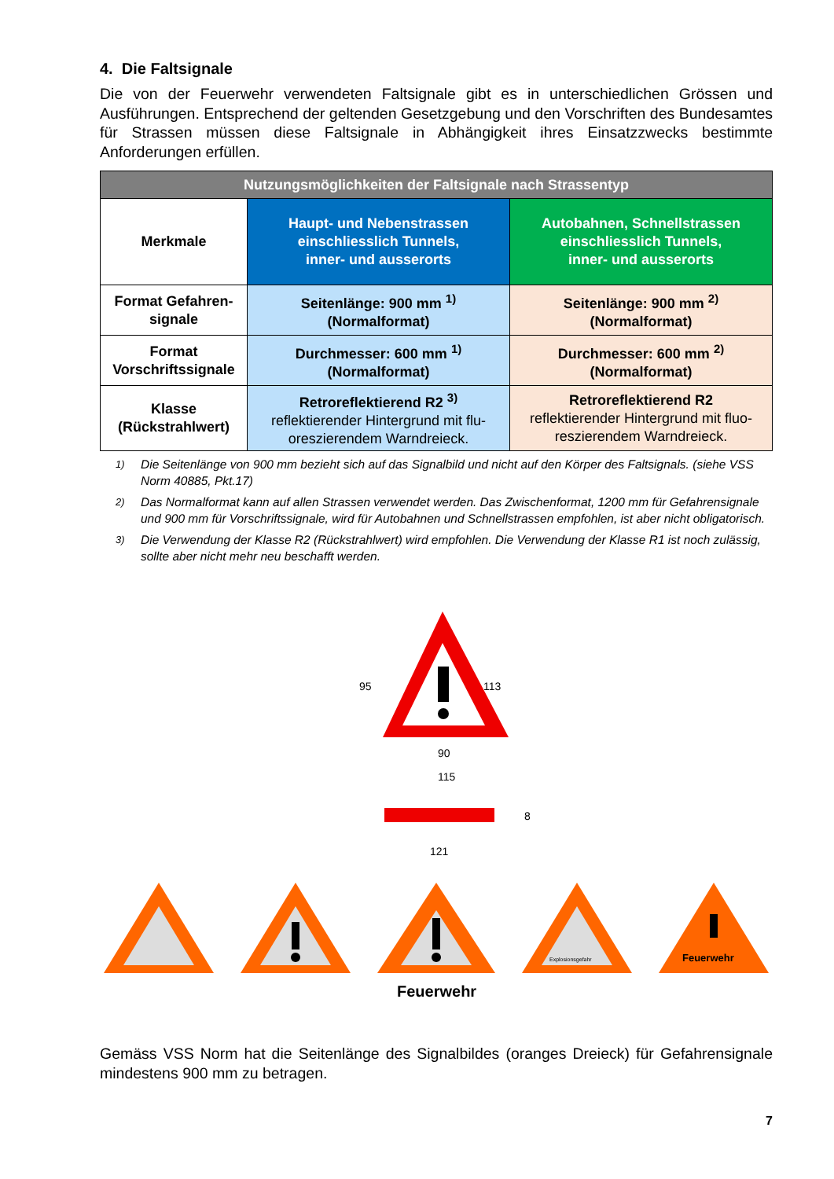4. Die Faltsignale
Die von der Feuerwehr verwendeten Faltsignale gibt es in unterschiedlichen Grössen und Ausführungen. Entsprechend der geltenden Gesetzgebung und den Vorschriften des Bundesamtes für Strassen müssen diese Faltsignale in Abhängigkeit ihres Einsatzzwecks bestimmte Anforderungen erfüllen.
| Nutzungsmöglichkeiten der Faltsignale nach Strassentyp | | |
| --- | --- | --- |
| Merkmale | Haupt- und Nebenstrassen einschliesslich Tunnels, inner- und ausserorts | Autobahnen, Schnellstrassen einschliesslich Tunnels, inner- und ausserorts |
| Format Gefahren- signale | Seitenlänge: 900 mm <sup>1)</sup> (Normalformat) | Seitenlänge: 900 mm <sup>2)</sup> (Normalformat) |
| Format Vorschriftssignale | Durchmesser: 600 mm <sup>1)</sup> (Normalformat) | Durchmesser: 600 mm <sup>2)</sup> (Normalformat) |
| Klasse (Rückstrahlwert) | Retroreflektierend R2 <sup>3)</sup> reflektierender Hintergrund mit flu-oreszierendem Warndreieck. | Retroreflektierend R2 reflektierender Hintergrund mit fluo-reszierendem Warndreieck. |
<sup>1)</sup> Die Seitenlänge von 900 mm bezieht sich auf das Signalbild und nicht auf den Körper des Faltsignals. (siehe VSS Norm 40885, Pkt.17)
<sup>2)</sup> Das Normalformat kann auf allen Strassen verwendet werden. Das Zwischenformat, 1200 mm für Gefahrensignale und 900 mm für Vorschriftssignale, wird für Autobahnen und Schnellstrassen empfohlen, ist aber nicht obligatorisch.
<sup>3)</sup> Die Verwendung der Klasse R2 (Rückstrahlwert) wird empfohlen. Die Verwendung der Klasse R1 ist noch zulässig, sollte aber nicht mehr neu beschafft werden.
95
113
90
115
8
121
Feuerwehr
Explosionsgefahr
Feuerwehr
Gemäss VSS Norm hat die Seitenlänge des Signalbildes (oranges Dreieck) für Gefahrensignale mindestens 900 mm zu betragen.
7